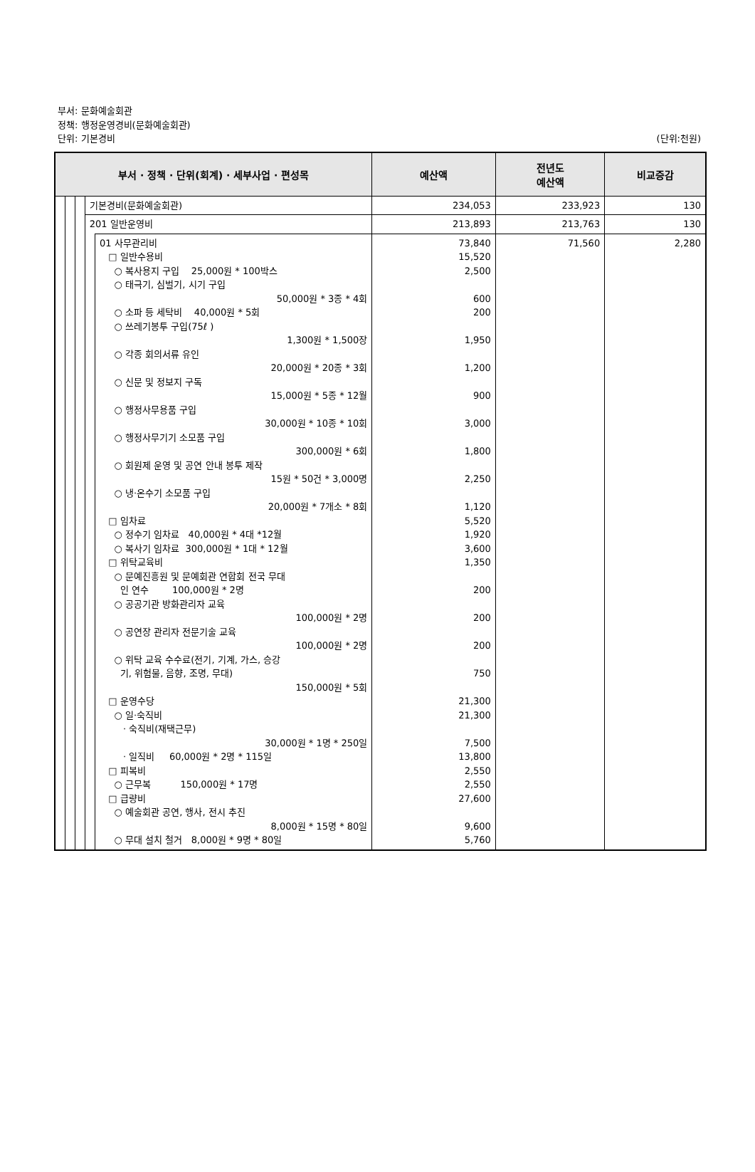부서: 문화예술회관
정책: 행정운영경비(문화예술회관)
단위: 기본경비
(단위:천원)
| 부서 · 정책 · 단위(회계) · 세부사업 · 편성목 | | | | | 예산액 | 전년도 예산액 | 비교증감 |
| --- | --- | --- | --- | --- | --- | --- | --- |
| | | | 기본경비(문화예술회관) | | 234,053 | 233,923 | 130 |
| | | | 201 일반운영비 | | 213,893 | 213,763 | 130 |
| | | | | 01 사무관리비 □ 일반수용비 ○ 복사용지 구입 25,000원 * 100박스 ○ 태극기, 심벌기, 시기 구입 50,000원 * 3종 * 4회 ○ 소파 등 세탁비 40,000원 * 5회 ○ 쓰레기봉투 구입(75ℓ ) 1,300원 * 1,500장 ○ 각종 회의서류 유인 20,000원 * 20종 * 3회 ○ 신문 및 정보지 구독 15,000원 * 5종 * 12월 ○ 행정사무용품 구입 30,000원 * 10종 * 10회 ○ 행정사무기기 소모품 구입 300,000원 * 6회 ○ 회원제 운영 및 공연 안내 봉투 제작 15원 * 50건 * 3,000명 ○ 냉·온수기 소모품 구입 20,000원 * 7개소 * 8회 □ 임차료 ○ 정수기 임차료 40,000원 * 4대 *12월 ○ 복사기 임차료 300,000원 * 1대 * 12월 □ 위탁교육비 ○ 문예진흥원 및 문예회관 연합회 전국 무대 인 연수 100,000원 * 2명 ○ 공공기관 방화관리자 교육 100,000원 * 2명 ○ 공연장 관리자 전문기술 교육 100,000원 * 2명 ○ 위탁 교육 수수료(전기, 기계, 가스, 승강 기, 위험물, 음향, 조명, 무대) 150,000원 * 5회 □ 운영수당 ○ 일·숙직비 · 숙직비(재택근무) 30,000원 * 1명 * 250일 · 일직비 60,000원 * 2명 * 115일 □ 피복비 ○ 근무복 150,000원 * 17명 □ 급량비 ○ 예술회관 공연, 행사, 전시 추진 8,000원 * 15명 * 80일 ○ 무대 설치 철거 8,000원 * 9명 * 80일 | 73,840 15,520 2,500 600 200 1,950 1,200 900 3,000 1,800 2,250 1,120 5,520 1,920 3,600 1,350 200 200 200 750 21,300 21,300 7,500 13,800 2,550 2,550 27,600 9,600 5,760 | 71,560 | 2,280 |